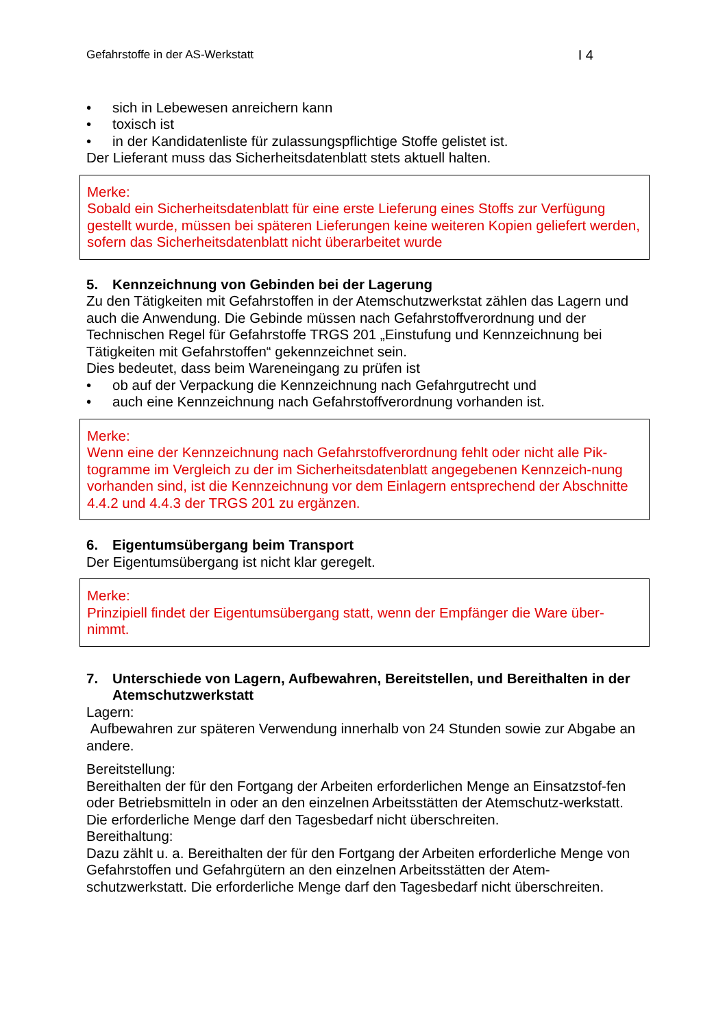Gefahrstoffe in der AS-Werkstatt I 4
• sich in Lebewesen anreichern kann
• toxisch ist
• in der Kandidatenliste für zulassungspflichtige Stoffe gelistet ist.
Der Lieferant muss das Sicherheitsdatenblatt stets aktuell halten.
Merke:
Sobald ein Sicherheitsdatenblatt für eine erste Lieferung eines Stoffs zur Verfügung gestellt wurde, müssen bei späteren Lieferungen keine weiteren Kopien geliefert werden, sofern das Sicherheitsdatenblatt nicht überarbeitet wurde
5. Kennzeichnung von Gebinden bei der Lagerung
Zu den Tätigkeiten mit Gefahrstoffen in der Atemschutzwerkstat zählen das Lagern und auch die Anwendung. Die Gebinde müssen nach Gefahrstoffverordnung und der Technischen Regel für Gefahrstoffe TRGS 201 „Einstufung und Kennzeichnung bei Tätigkeiten mit Gefahrstoffen“ gekennzeichnet sein.
Dies bedeutet, dass beim Wareneingang zu prüfen ist
• ob auf der Verpackung die Kennzeichnung nach Gefahrgutrecht und
• auch eine Kennzeichnung nach Gefahrstoffverordnung vorhanden ist.
Merke:
Wenn eine der Kennzeichnung nach Gefahrstoffverordnung fehlt oder nicht alle Pik-togramme im Vergleich zu der im Sicherheitsdatenblatt angegebenen Kennzeich-nung vorhanden sind, ist die Kennzeichnung vor dem Einlagern entsprechend der Abschnitte 4.4.2 und 4.4.3 der TRGS 201 zu ergänzen.
6. Eigentumsübergang beim Transport
Der Eigentumsübergang ist nicht klar geregelt.
Merke:
Prinzipiell findet der Eigentumsübergang statt, wenn der Empfänger die Ware über-nimmt.
7. Unterschiede von Lagern, Aufbewahren, Bereitstellen, und Bereithalten in der Atemschutzwerkstatt
Lagern:
Aufbewahren zur späteren Verwendung innerhalb von 24 Stunden sowie zur Abgabe an andere.
Bereitstellung:
Bereithalten der für den Fortgang der Arbeiten erforderlichen Menge an Einsatzstof-fen oder Betriebsmitteln in oder an den einzelnen Arbeitsstätten der Atemschutz-werkstatt. Die erforderliche Menge darf den Tagesbedarf nicht überschreiten.
Bereithaltung:
Dazu zählt u. a. Bereithalten der für den Fortgang der Arbeiten erforderliche Menge von Gefahrstoffen und Gefahrgütern an den einzelnen Arbeitsstätten der Atem-schutzwerkstatt. Die erforderliche Menge darf den Tagesbedarf nicht überschreiten.